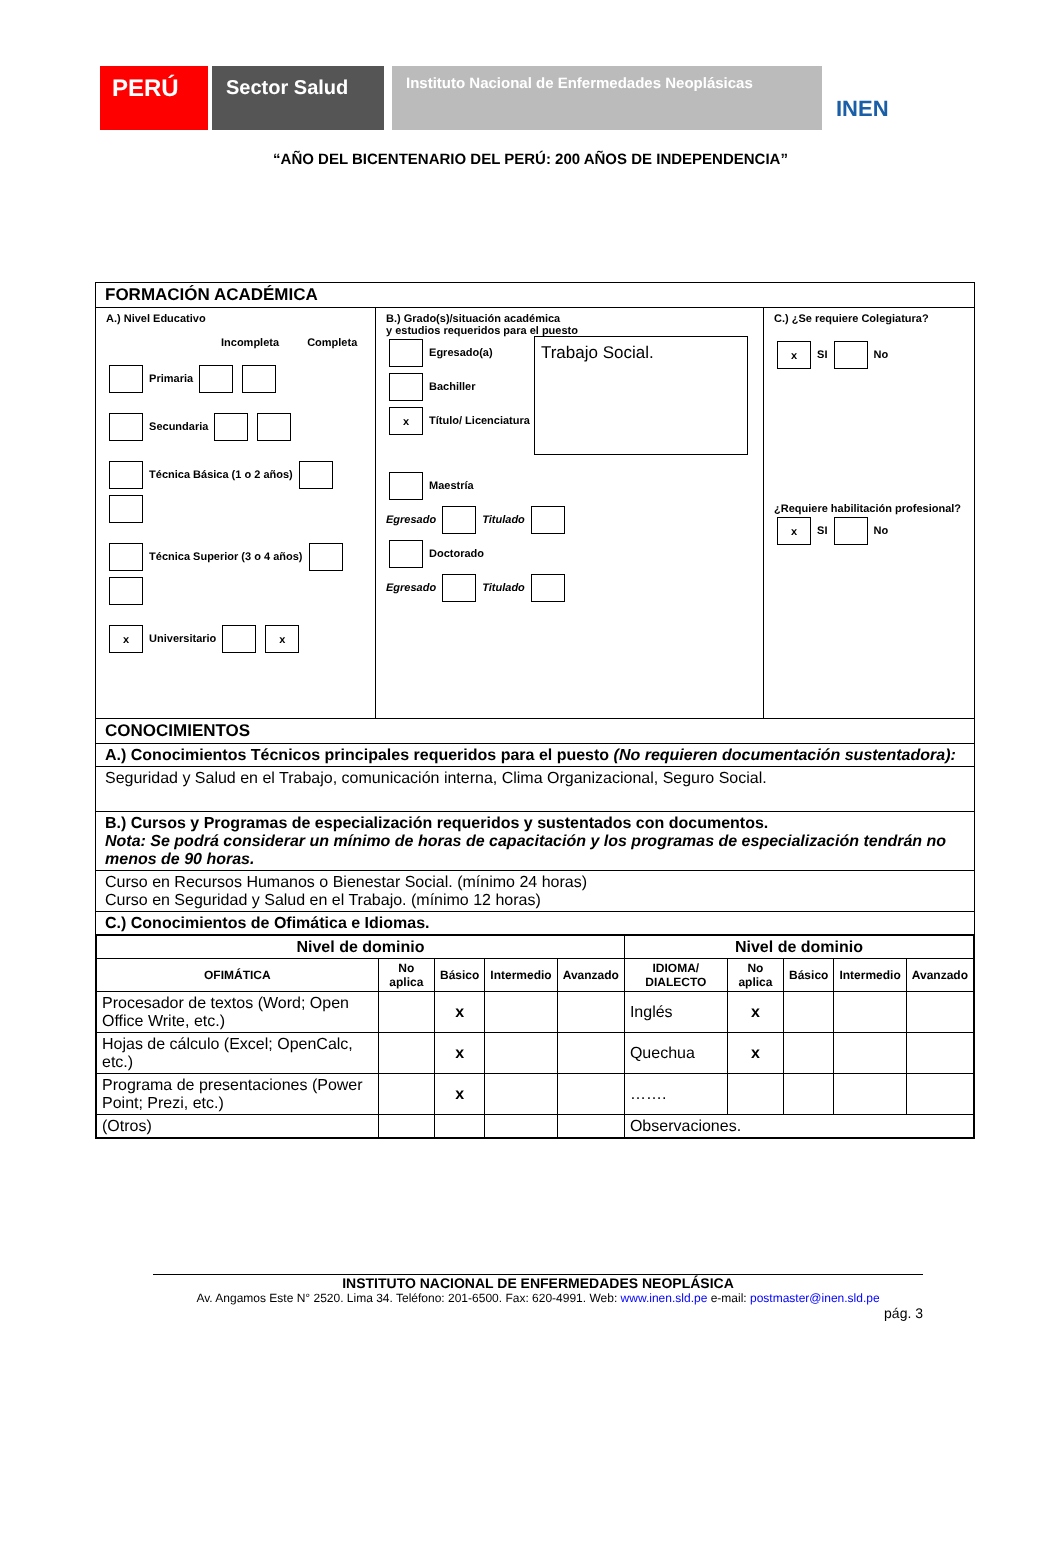PERÚ
Sector Salud
Instituto Nacional de Enfermedades Neoplásicas
INEN
“AÑO DEL BICENTENARIO DEL PERÚ: 200 AÑOS DE INDEPENDENCIA”
FORMACIÓN ACADÉMICA
A.) Nivel Educativo
Incompleta Completa
Primaria
Secundaria
Técnica Básica (1 o 2 años)
Técnica Superior (3 o 4 años)
x Universitario x
B.) Grado(s)/situación académica
y estudios requeridos para el puesto
Egresado(a)
Bachiller
x Título/ Licenciatura
Trabajo Social.
Maestría
Egresado Titulado
Doctorado
Egresado Titulado
C.) ¿Se requiere Colegiatura?
x SI No
¿Requiere habilitación profesional?
x SI No
CONOCIMIENTOS
A.) Conocimientos Técnicos principales requeridos para el puesto (No requieren documentación sustentadora):
Seguridad y Salud en el Trabajo, comunicación interna, Clima Organizacional, Seguro Social.
B.) Cursos y Programas de especialización requeridos y sustentados con documentos.
Nota: Se podrá considerar un mínimo de horas de capacitación y los programas de especialización tendrán no menos de 90 horas.
Curso en Recursos Humanos o Bienestar Social. (mínimo 24 horas)
Curso en Seguridad y Salud en el Trabajo. (mínimo 12 horas)
C.) Conocimientos de Ofimática e Idiomas.
| Nivel de dominio | | | | | Nivel de dominio | | | | |
| OFIMÁTICA | No aplica | Básico | Intermedio | Avanzado | IDIOMA/ DIALECTO | No aplica | Básico | Intermedio | Avanzado |
| Procesador de textos (Word; Open Office Write, etc.) | | x | | | Inglés | x | | | |
| Hojas de cálculo (Excel; OpenCalc, etc.) | | x | | | Quechua | x | | | |
| Programa de presentaciones (Power Point; Prezi, etc.) | | x | | | ……. | | | | |
| (Otros) | | | | | Observaciones. | | | | |
INSTITUTO NACIONAL DE ENFERMEDADES NEOPLÁSICA
Av. Angamos Este N° 2520. Lima 34. Teléfono: 201-6500. Fax: 620-4991. Web: www.inen.sld.pe e-mail: postmaster@inen.sld.pe
pág. 3